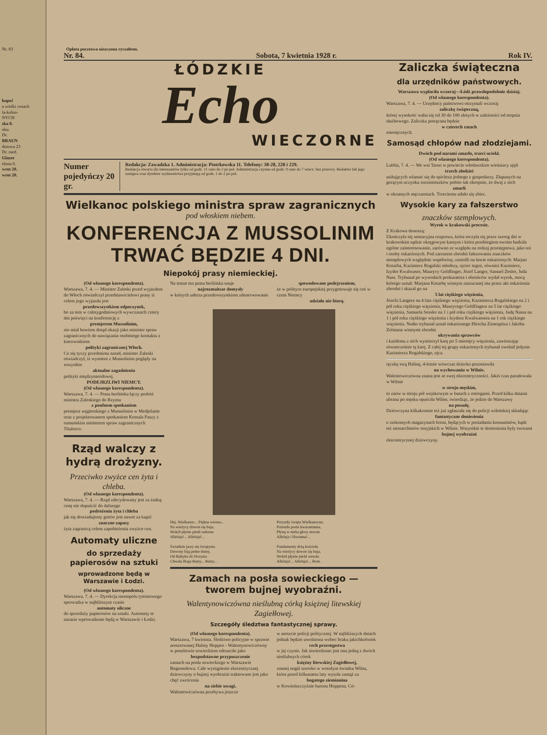Nr. 83
kupu!
a wielki cenach
la-kolon-
NYCH
ska 8.
oku.
Dr.
BRAUN
dniowa 23
Dr. med.
Glazer
elona 6.
wrot 20.
wrot 20.
Opłata pocztowa uiszczona ryczałtem.
Nr. 84. Sobota, 7 kwietnia 1928 r. Rok IV.
ŁÓDZKIE
Echo
WIECZORNE
Numer pojedyńczy 20 gr.
Redakcja: Zawadzka 1. Administracja: Piotrkowska 11. Telefony: 38-28, 228 i 229.
Redakcja otwarta dla interesantów tylko od godz. 11 rano do 2 po poł. Administracja czynna od godz. 9 rano do 7 wiecz. bez przerwy. Redaktor lub jego zastępca oraz dyrektor wydawnictwa przyjmują od godz. 1 do 2 po poł.
Wielkanoc polskiego ministra spraw zagranicznych
pod włoskiem niebem.
KONFERENCJA Z MUSSOLINIM TRWAĆ BĘDZIE 4 DNI.
Niepokój prasy niemieckiej.
(Od własnego korespondenta).
Warszawa, 7. 4. — Minister Zaleski przed wyjazdem do Włoch oświadczył przedstawicielowi prasy iż celem jego wyjazdu jest
przedewszystkiem odpoczynek,
bo za tem w całotygodniowych wywczasach cztery dni poświęci na konferencję z
premjerem Mussolinim,
nie miał bowiem dotąd okazji jako minister spraw zagranicznych do nawiązania osobistego kontaktu z kierownikiem
polityki zagranicznej Włoch.
Co się tyczy przedmiotu narad, minister Zaleski oświadczył, iż wymieni z Mussolinim poglądy na wszystkie
aktualne zagadnienia
polityki międzynarodowej.
PODEJRZLIWI NIEMCY.
(Od własnego korespondenta).
Warszawa, 7. 4. — Prasa berlińska łączy podróż ministra Zaleskiego do Rzymu
z poufnem spotkaniem
premjera węgierskiego z Mussolinim w Medjolanie oraz z projektowanem spotkaniem Kemala Paszy z rumuńskim ministrem spraw zagranicznych Titulesco.
Rząd walczy z hydrą drożyzny.
Przeciwko zwyżce cen żyta i chleba.
(Od własnego korespondenta).
Warszawa, 7. 4. — Rząd zdecydowany jest za żadną cenę nie dopuścić do dalszego
podrożenia żyta i chleba
jak się dowiadujemy gotów jest nawet za kupić
znaczne zapasy
żyta zagranicą celem zapobieżenia zwyżce cen.
Automaty uliczne
do sprzedaży papierosów na sztuki
wprowadzone będą w Warszawie i Łodzi.
(Od własnego korespondenta).
Warszawa, 7. 4. — Dyrekcja monopolu tytoniowego sprowadza w najbliższym czasie
automaty uliczne
do sprzedaży papierosów na sztuki. Automaty te narazie wprowadzone będą w Warszawie i Łodzi.
Na temat ten prasa berlińska snuje
najrozmaitsze domysły
w których uderza przedewszystkiem zdenerwowanie
spowodowane podejrzeniem,
że w polityce europejskiej przygotowuje się coś w czem Niemcy
udziału nie biorą.
Hej, Wielkanoc... Piękna wiosna...
Na wieżycy dzwon się buja,
Wokół płynie pieśń radosna
Alleluja!... Alleluja!...
Światłem jarzy się świątynia
Dzwony biją pełne dumy,
Od Bałtyku do Horynia
Chwała Boga tłumy... tłumy...
Przyszły święta Wielkanocne,
Przeszła postu kwarantanna,
Płyną w nieba głosy mocne
Alleluja i Hosanna!...
Fundamenty drżą kościoła
Na wieżycy dzwon się buja,
Wokół płynie pieśń wesoła
Alleluja!... Alleluja!... Rom.
Zamach na posła sowieckiego — tworem bujnej wyobraźni.
Walentynowiczówna nieślubną córką księżnej litewskiej Zagiełłowej.
Szczegóły śledztwa fantastycznej sprawy.
(Od własnego korespondenta).
Warszawa, 7 kwietnia. Śledztwo policyjne w sprawie aresztowanej Haliny Hoppen - Walentynowiczówny w poselstwie sowieckiem odrzuciło jako
bezpodstawne przypuszczenie
zamach na posła sowieckiego w Warszawie Bogomołowa. Całe wystąpienie ekscentrycznej dziewczyny o bujnej wyobraźni traktowane jest jako chęć zwrócenia
na siebie uwagi.
Walentowiczówna przebywa jeszcze
w areszcie policji politycznej. W najbliższych dniach jednak będzie uwolniona wobec braku jakichkolwiek
cech przestępstwa
w jej czynie. Jak stwierdzono jest ona jedną z dwóch nieślubnych córek
księżny litewskiej Zagiełłowej,
znanej ongiś szeroko w wesołym światku Wilna, która przed kilkunastu laty wyszła zamąż za
bogatego ziemianina
w Kowieńszczyźnie barona Hoppena. Có-
Zaliczka świąteczna
dla urzędników państwowych.
Warszawa wypłaciła wczoraj—Łódź prawdopodobnie dzisiaj.
(Od własnego korespondenta).
Warszawa, 7. 4. — Urzędnicy państwowi otrzymali wczoraj
zaliczkę świąteczną,
której wysokość waha się od 30 do 100 złotych w zależności od stopnia służbowego. Zaliczka potrącana będzie
w czterech ratach
miesięcznych.
Samosąd chłopów nad złodziejami.
Dwóch pod narami zmarło, trzeci uciekł.
(Od własnego korespondenta).
Lublin, 7. 4. — We wsi Tarno w powiecie włodawskim wieśniacy ujęli
trzech złodziei
usiłujących włamać się do spichrza jednego z gospodarzy. Złapanych na gorącym uczynku rzezimieszków pobito tak okropnie, że dwaj z nich
zmarli
w okrutnych męczarniach. Trzeciemu udało się zbiec.
Wysokie kary za fałszerstwo
znaczków stemplowych.
Wyrok w krakowski procesie.
Z Krakowa donoszą:
Ukończyła się sensacyjna rozprawa, która toczyła się przez szereg dni w krakowskim sądzie okręgowym karnym i która przebiegiem swoim budziła ogólne zainteresowanie, zarówno ze względu na rodzaj przestępstwa, jako też i osoby oskarżonych. Pod zarzutem zbrodni fałszowania znaczków stemplowych względnie współwiny, zasiedli na ławie oskarżonych: Marjan Kotarba, Kazimierz Rogalski młodszy, ojciec tegoż, również Kazimierz, Izydor Kwalwaser, Maurycy Goldfinger, Józef Langer, Samuel Zesler, Juda Nass. Trybunał po wywodach prokuratora i obrońców wydał wyrok, mocą którego uznał: Marjana Kotarbę winnym zarzucanej mu przez akt oskarżenia zbrodni i skazał go na
5 lat ciężkiego więzienia,
Józefa Langera na 4 lata ciężkiego więzienia, Kazimierza Rogalskiego na 2 i pół roku ciężkiego więzienia, Maurycego Goldfingera na 5 lat ciężkiego więzienia, Samuela Sessler na 1 i pół roku ciężkiego więzienia, Judę Nassa na 1 i pół roku ciężkiego więzienia i Izydora Kwalwassera na 1 rok ciężkiego więzienia. Nadto trybunał uznał oskarżonego Hirscha Zimespitza i Jakóba Zolmana winnymi zbrodni
ukrywania sprawców
i każdemu z nich wymierzył karę po 5 miesięcy więzienia, zawieszając równocześnie tę karę. Z całej tej grupy oskarżonych trybunał zwolnił jedynie Kazimierza Rogalskiego, ojca.
ręczkę swą Halinę, 4-letnie wówczas dziecko pozostawiła
na wychowaniu w Wilnie.
Walentowiczówna znana jest ze swej ekscentryczności. Jakiś czas paradowała w Wilnie
w stroju męskim,
to znów w stroju pół wojskowym w butach z ostrogami. Przed kilku dniami ubrana po męsku opuściła Wilno, twierdząc, że jedzie do Warszawy
na posadę.
Dziewczyna kilkakrotnie też już zgłaszała się do policji wileńskiej składając
fantastyczne doniesienia
o rzekomych magazynach broni, będących w posiadaniu komunistów, bądź też monarchistów rosyjskich w Wilnie. Wszystkie te doniesienia były tworami
bujnej wyobraźni
ekscentrycznej dziewczyny.